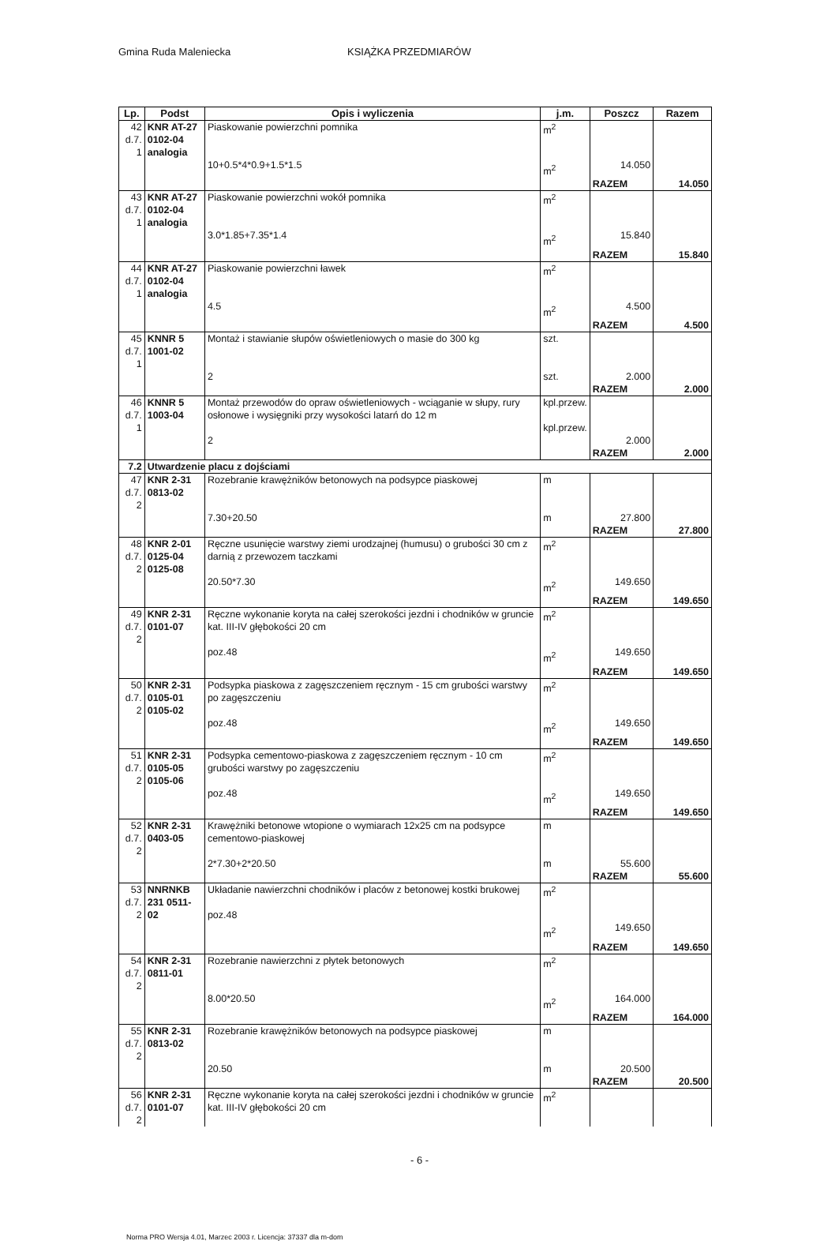Gmina Ruda Maleniecka KSIĄŻKA PRZEDMIARÓW
| Lp. | Podst | Opis i wyliczenia | j.m. | Poszcz | Razem |
| --- | --- | --- | --- | --- | --- |
| 42 d.7. 1 | KNR AT-27 0102-04 analogia | Piaskowanie powierzchni pomnika 10+0.5*4*0.9+1.5*1.5 | m<sup>2</sup> m<sup>2</sup> | 14.050 | |
| | | | | RAZEM | 14.050 |
| 43 d.7. 1 | KNR AT-27 0102-04 analogia | Piaskowanie powierzchni wokół pomnika 3.0*1.85+7.35*1.4 | m<sup>2</sup> m<sup>2</sup> | 15.840 | |
| | | | | RAZEM | 15.840 |
| 44 d.7. 1 | KNR AT-27 0102-04 analogia | Piaskowanie powierzchni ławek 4.5 | m<sup>2</sup> m<sup>2</sup> | 4.500 | |
| | | | | RAZEM | 4.500 |
| 45 d.7. 1 | KNNR 5 1001-02 | Montaż i stawianie słupów oświetleniowych o masie do 300 kg 2 | szt. szt. | 2.000 | |
| | | | | RAZEM | 2.000 |
| 46 d.7. 1 | KNNR 5 1003-04 | Montaż przewodów do opraw oświetleniowych - wciąganie w słupy, rury osłonowe i wysięgniki przy wysokości latarń do 12 m 2 | kpl.przew. kpl.przew. | 2.000 | |
| | | | | RAZEM | 2.000 |
| 7.2 | Utwardzenie placu z dojściami | | | | |
| 47 d.7. 2 | KNR 2-31 0813-02 | Rozebranie krawężników betonowych na podsypce piaskowej 7.30+20.50 | m m | 27.800 | |
| | | | | RAZEM | 27.800 |
| 48 d.7. 2 | KNR 2-01 0125-04 0125-08 | Ręczne usunięcie warstwy ziemi urodzajnej (humusu) o grubości 30 cm z darnią z przewozem taczkami 20.50*7.30 | m<sup>2</sup> m<sup>2</sup> | 149.650 | |
| | | | | RAZEM | 149.650 |
| 49 d.7. 2 | KNR 2-31 0101-07 | Ręczne wykonanie koryta na całej szerokości jezdni i chodników w gruncie kat. III-IV głębokości 20 cm poz.48 | m<sup>2</sup> m<sup>2</sup> | 149.650 | |
| | | | | RAZEM | 149.650 |
| 50 d.7. 2 | KNR 2-31 0105-01 0105-02 | Podsypka piaskowa z zagęszczeniem ręcznym - 15 cm grubości warstwy po zagęszczeniu poz.48 | m<sup>2</sup> m<sup>2</sup> | 149.650 | |
| | | | | RAZEM | 149.650 |
| 51 d.7. 2 | KNR 2-31 0105-05 0105-06 | Podsypka cementowo-piaskowa z zagęszczeniem ręcznym - 10 cm grubości warstwy po zagęszczeniu poz.48 | m<sup>2</sup> m<sup>2</sup> | 149.650 | |
| | | | | RAZEM | 149.650 |
| 52 d.7. 2 | KNR 2-31 0403-05 | Krawężniki betonowe wtopione o wymiarach 12x25 cm na podsypce cementowo-piaskowej 2*7.30+2*20.50 | m m | 55.600 | |
| | | | | RAZEM | 55.600 |
| 53 d.7. 2 | NNRNKB 231 0511-02 | Układanie nawierzchni chodników i placów z betonowej kostki brukowej poz.48 | m<sup>2</sup> m<sup>2</sup> | 149.650 | |
| | | | | RAZEM | 149.650 |
| 54 d.7. 2 | KNR 2-31 0811-01 | Rozebranie nawierzchni z płytek betonowych 8.00*20.50 | m<sup>2</sup> m<sup>2</sup> | 164.000 | |
| | | | | RAZEM | 164.000 |
| 55 d.7. 2 | KNR 2-31 0813-02 | Rozebranie krawężników betonowych na podsypce piaskowej 20.50 | m m | 20.500 | |
| | | | | RAZEM | 20.500 |
| 56 d.7. 2 | KNR 2-31 0101-07 | Ręczne wykonanie koryta na całej szerokości jezdni i chodników w gruncie kat. III-IV głębokości 20 cm | m<sup>2</sup> | | |
- 6 -
Norma PRO Wersja 4.01, Marzec 2003 r. Licencja: 37337 dla m-dom